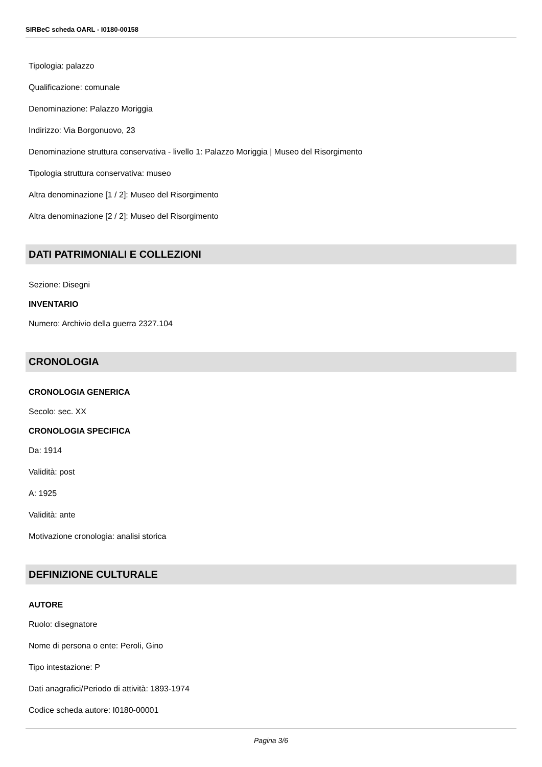SIRBeC scheda OARL - I0180-00158
Tipologia: palazzo
Qualificazione: comunale
Denominazione: Palazzo Moriggia
Indirizzo: Via Borgonuovo, 23
Denominazione struttura conservativa - livello 1: Palazzo Moriggia | Museo del Risorgimento
Tipologia struttura conservativa: museo
Altra denominazione [1 / 2]: Museo del Risorgimento
Altra denominazione [2 / 2]: Museo del Risorgimento
DATI PATRIMONIALI E COLLEZIONI
Sezione: Disegni
INVENTARIO
Numero: Archivio della guerra 2327.104
CRONOLOGIA
CRONOLOGIA GENERICA
Secolo: sec. XX
CRONOLOGIA SPECIFICA
Da: 1914
Validità: post
A: 1925
Validità: ante
Motivazione cronologia: analisi storica
DEFINIZIONE CULTURALE
AUTORE
Ruolo: disegnatore
Nome di persona o ente: Peroli, Gino
Tipo intestazione: P
Dati anagrafici/Periodo di attività: 1893-1974
Codice scheda autore: I0180-00001
Pagina 3/6